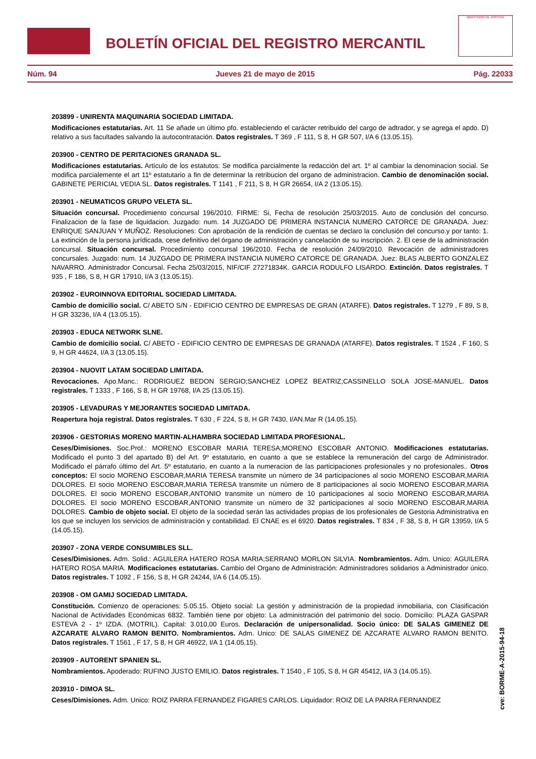BOLETÍN OFICIAL DEL REGISTRO MERCANTIL
MINISTERIO DE JUSTICIA
Núm. 94 Jueves 21 de mayo de 2015 Pág. 22033
203899 - UNIRENTA MAQUINARIA SOCIEDAD LIMITADA.
Modificaciones estatutarias. Art. 11 Se añade un último pfo. estableciendo el carácter retribuido del cargo de adtrador, y se agrega el apdo. D) relativo a sus facultades salvando la autocontratación. Datos registrales. T 369 , F 111, S 8, H GR 507, I/A 6 (13.05.15).
203900 - CENTRO DE PERITACIONES GRANADA SL.
Modificaciones estatutarias. Artículo de los estatutos: Se modifica parcialmente la redacción del art. 1º al cambiar la denominacion social. Se modifica parcialemente el art 11º estatutario a fin de determinar la retribucion del organo de administracion. Cambio de denominación social. GABINETE PERICIAL VEDIA SL. Datos registrales. T 1141 , F 211, S 8, H GR 26654, I/A 2 (13.05.15).
203901 - NEUMATICOS GRUPO VELETA SL.
Situación concursal. Procedimiento concursal 196/2010. FIRME: Si, Fecha de resolución 25/03/2015. Auto de conclusión del concurso. Finalizacion de la fase de liquidacion. Juzgado: num. 14 JUZGADO DE PRIMERA INSTANCIA NUMERO CATORCE DE GRANADA. Juez: ENRIQUE SANJUAN Y MUÑOZ. Resoluciones: Con aprobación de la rendición de cuentas se declaro la conclusión del concurso.y por tanto: 1. La extinción de la persona jurídicada, cese definitivo del órgano de administración y cancelación de su inscripción. 2. El cese de la administración concursal. Situación concursal. Procedimiento concursal 196/2010. Fecha de resolución 24/09/2010. Revocación de administradores concursales. Juzgado: num. 14 JUZGADO DE PRIMERA INSTANCIA NUMERO CATORCE DE GRANADA. Juez: BLAS ALBERTO GONZALEZ NAVARRO. Administrador Concursal. Fecha 25/03/2015, NIF/CIF 27271834K. GARCIA RODULFO LISARDO. Extinción. Datos registrales. T 935 , F 186, S 8, H GR 17910, I/A 3 (13.05.15).
203902 - EUROINNOVA EDITORIAL SOCIEDAD LIMITADA.
Cambio de domicilio social. C/ ABETO S/N - EDIFICIO CENTRO DE EMPRESAS DE GRAN (ATARFE). Datos registrales. T 1279 , F 89, S 8, H GR 33236, I/A 4 (13.05.15).
203903 - EDUCA NETWORK SLNE.
Cambio de domicilio social. C/ ABETO - EDIFICIO CENTRO DE EMPRESAS DE GRANADA (ATARFE). Datos registrales. T 1524 , F 160, S 9, H GR 44624, I/A 3 (13.05.15).
203904 - NUOVIT LATAM SOCIEDAD LIMITADA.
Revocaciones. Apo.Manc.: RODRIGUEZ BEDON SERGIO;SANCHEZ LOPEZ BEATRIZ;CASSINELLO SOLA JOSE-MANUEL. Datos registrales. T 1333 , F 166, S 8, H GR 19768, I/A 25 (13.05.15).
203905 - LEVADURAS Y MEJORANTES SOCIEDAD LIMITADA.
Reapertura hoja registral. Datos registrales. T 630 , F 224, S 8, H GR 7430, I/AN.Mar R (14.05.15).
203906 - GESTORIAS MORENO MARTIN-ALHAMBRA SOCIEDAD LIMITADA PROFESIONAL.
Ceses/Dimisiones. Soc.Prof.: MORENO ESCOBAR MARIA TERESA;MORENO ESCOBAR ANTONIO. Modificaciones estatutarias. Modificado el punto 3 del apartado B) del Art. 9º estatutario, en cuanto a que se establece la remuneración del cargo de Administrador. Modificado el párrafo último del Art. 5º estatutario, en cuanto a la numeracion de las participaciones profesionales y no profesionales.. Otros conceptos: El socio MORENO ESCOBAR,MARIA TERESA transmite un número de 34 participaciones al socio MORENO ESCOBAR,MARIA DOLORES. El socio MORENO ESCOBAR,MARIA TERESA transmite un número de 8 participaciones al socio MORENO ESCOBAR,MARIA DOLORES. El socio MORENO ESCOBAR,ANTONIO transmite un número de 10 participaciones al socio MORENO ESCOBAR,MARIA DOLORES. El socio MORENO ESCOBAR,ANTONIO transmite un número de 32 participaciones al socio MORENO ESCOBAR,MARIA DOLORES. Cambio de objeto social. El objeto de la sociedad serán las actividades propias de los profesionales de Gestoria Administrativa en los que se incluyen los servicios de administración y contabilidad. El CNAE es el 6920. Datos registrales. T 834 , F 38, S 8, H GR 13959, I/A 5 (14.05.15).
203907 - ZONA VERDE CONSUMIBLES SLL.
Ceses/Dimisiones. Adm. Solid.: AGUILERA HATERO ROSA MARIA;SERRANO MORLON SILVIA. Nombramientos. Adm. Unico: AGUILERA HATERO ROSA MARIA. Modificaciones estatutarias. Cambio del Organo de Administración: Administradores solidarios a Administrador único. Datos registrales. T 1092 , F 156, S 8, H GR 24244, I/A 6 (14.05.15).
203908 - OM GAMIJ SOCIEDAD LIMITADA.
Constitución. Comienzo de operaciones: 5.05.15. Objeto social: La gestión y administración de la propiedad inmobiliaria, con Clasificación Nacional de Actividades Económicas 6832. También tiene por objeto: La administración del patrimonio del socio. Domicilio: PLAZA GASPAR ESTEVA 2 - 1º IZDA. (MOTRIL). Capital: 3.010,00 Euros. Declaración de unipersonalidad. Socio único: DE SALAS GIMENEZ DE AZCARATE ALVARO RAMON BENITO. Nombramientos. Adm. Unico: DE SALAS GIMENEZ DE AZCARATE ALVARO RAMON BENITO. Datos registrales. T 1561 , F 17, S 8, H GR 46922, I/A 1 (14.05.15).
203909 - AUTORENT SPANIEN SL.
Nombramientos. Apoderado: RUFINO JUSTO EMILIO. Datos registrales. T 1540 , F 105, S 8, H GR 45412, I/A 3 (14.05.15).
203910 - DIMOA SL.
Ceses/Dimisiones. Adm. Unico: ROIZ PARRA FERNANDEZ FIGARES CARLOS. Liquidador: ROIZ DE LA PARRA FERNANDEZ
cve: BORME-A-2015-94-18